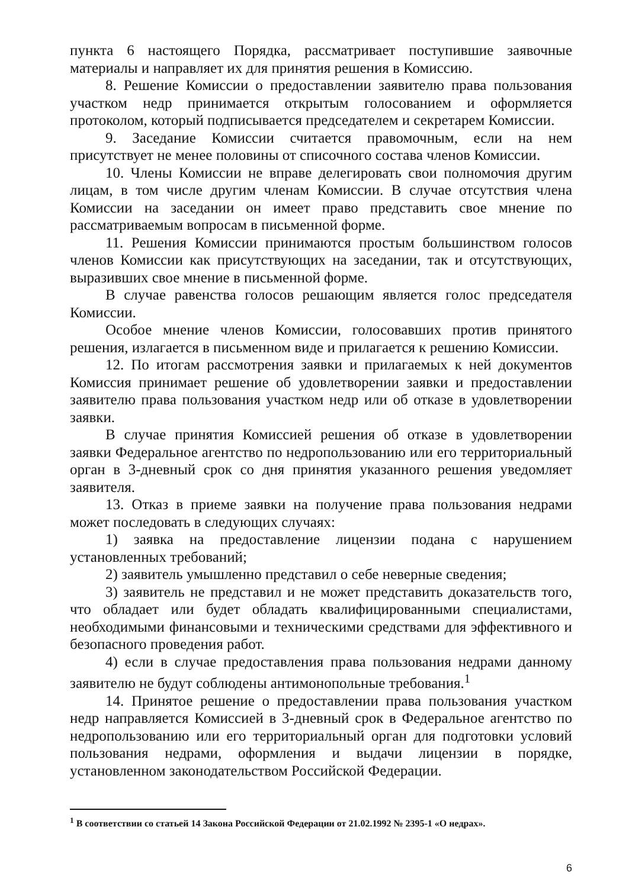пункта 6 настоящего Порядка, рассматривает поступившие заявочные материалы и направляет их для принятия решения в Комиссию.
8. Решение Комиссии о предоставлении заявителю права пользования участком недр принимается открытым голосованием и оформляется протоколом, который подписывается председателем и секретарем Комиссии.
9. Заседание Комиссии считается правомочным, если на нем присутствует не менее половины от списочного состава членов Комиссии.
10. Члены Комиссии не вправе делегировать свои полномочия другим лицам, в том числе другим членам Комиссии. В случае отсутствия члена Комиссии на заседании он имеет право представить свое мнение по рассматриваемым вопросам в письменной форме.
11. Решения Комиссии принимаются простым большинством голосов членов Комиссии как присутствующих на заседании, так и отсутствующих, выразивших свое мнение в письменной форме.
В случае равенства голосов решающим является голос председателя Комиссии.
Особое мнение членов Комиссии, голосовавших против принятого решения, излагается в письменном виде и прилагается к решению Комиссии.
12. По итогам рассмотрения заявки и прилагаемых к ней документов Комиссия принимает решение об удовлетворении заявки и предоставлении заявителю права пользования участком недр или об отказе в удовлетворении заявки.
В случае принятия Комиссией решения об отказе в удовлетворении заявки Федеральное агентство по недропользованию или его территориальный орган в 3-дневный срок со дня принятия указанного решения уведомляет заявителя.
13. Отказ в приеме заявки на получение права пользования недрами может последовать в следующих случаях:
1) заявка на предоставление лицензии подана с нарушением установленных требований;
2) заявитель умышленно представил о себе неверные сведения;
3) заявитель не представил и не может представить доказательств того, что обладает или будет обладать квалифицированными специалистами, необходимыми финансовыми и техническими средствами для эффективного и безопасного проведения работ.
4) если в случае предоставления права пользования недрами данному заявителю не будут соблюдены антимонопольные требования.<sup>1</sup>
14. Принятое решение о предоставлении права пользования участком недр направляется Комиссией в 3-дневный срок в Федеральное агентство по недропользованию или его территориальный орган для подготовки условий пользования недрами, оформления и выдачи лицензии в порядке, установленном законодательством Российской Федерации.
<sup>1</sup> В соответствии со статьей 14 Закона Российской Федерации от 21.02.1992 № 2395-1 «О недрах».
6